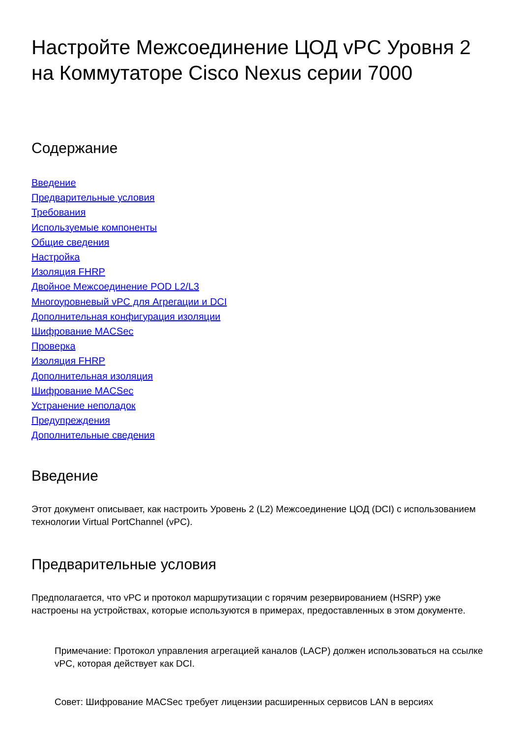Настройте Межсоединение ЦОД vPC Уровня 2 на Коммутаторе Cisco Nexus серии 7000
Содержание
Введение
Предварительные условия
Требования
Используемые компоненты
Общие сведения
Настройка
Изоляция FHRP
Двойное Межсоединение POD L2/L3
Многоуровневый vPC для Агрегации и DCI
Дополнительная конфигурация изоляции
Шифрование MACSec
Проверка
Изоляция FHRP
Дополнительная изоляция
Шифрование MACSec
Устранение неполадок
Предупреждения
Дополнительные сведения
Введение
Этот документ описывает, как настроить Уровень 2 (L2) Межсоединение ЦОД (DCI) с использованием технологии Virtual PortChannel (vPC).
Предварительные условия
Предполагается, что vPC и протокол маршрутизации с горячим резервированием (HSRP) уже настроены на устройствах, которые используются в примерах, предоставленных в этом документе.
Примечание: Протокол управления агрегацией каналов (LACP) должен использоваться на ссылке vPC, которая действует как DCI.
Совет: Шифрование MACSec требует лицензии расширенных сервисов LAN в версиях